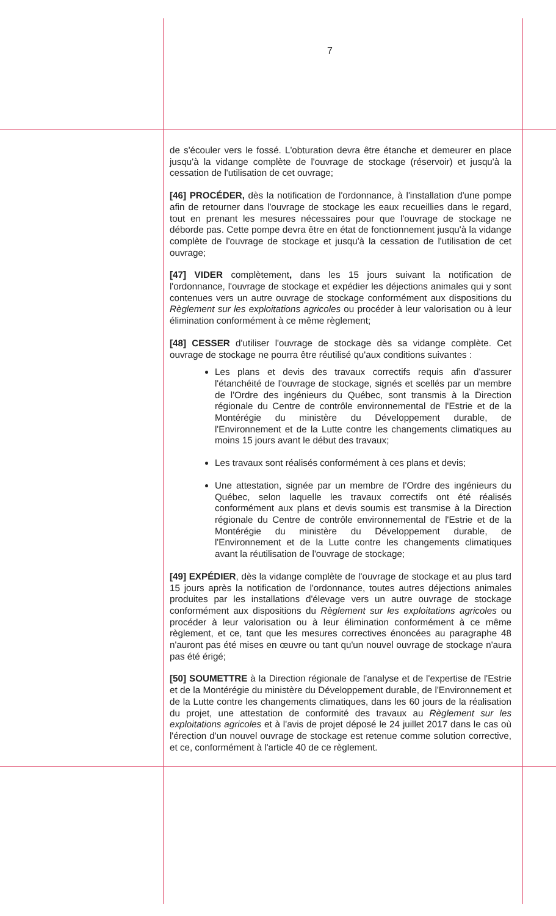7
de s'écouler vers le fossé. L'obturation devra être étanche et demeurer en place jusqu'à la vidange complète de l'ouvrage de stockage (réservoir) et jusqu'à la cessation de l'utilisation de cet ouvrage;
[46] PROCÉDER, dès la notification de l'ordonnance, à l'installation d'une pompe afin de retourner dans l'ouvrage de stockage les eaux recueillies dans le regard, tout en prenant les mesures nécessaires pour que l'ouvrage de stockage ne déborde pas. Cette pompe devra être en état de fonctionnement jusqu'à la vidange complète de l'ouvrage de stockage et jusqu'à la cessation de l'utilisation de cet ouvrage;
[47] VIDER complètement, dans les 15 jours suivant la notification de l'ordonnance, l'ouvrage de stockage et expédier les déjections animales qui y sont contenues vers un autre ouvrage de stockage conformément aux dispositions du Règlement sur les exploitations agricoles ou procéder à leur valorisation ou à leur élimination conformément à ce même règlement;
[48] CESSER d'utiliser l'ouvrage de stockage dès sa vidange complète. Cet ouvrage de stockage ne pourra être réutilisé qu'aux conditions suivantes :
Les plans et devis des travaux correctifs requis afin d'assurer l'étanchéité de l'ouvrage de stockage, signés et scellés par un membre de l'Ordre des ingénieurs du Québec, sont transmis à la Direction régionale du Centre de contrôle environnemental de l'Estrie et de la Montérégie du ministère du Développement durable, de l'Environnement et de la Lutte contre les changements climatiques au moins 15 jours avant le début des travaux;
Les travaux sont réalisés conformément à ces plans et devis;
Une attestation, signée par un membre de l'Ordre des ingénieurs du Québec, selon laquelle les travaux correctifs ont été réalisés conformément aux plans et devis soumis est transmise à la Direction régionale du Centre de contrôle environnemental de l'Estrie et de la Montérégie du ministère du Développement durable, de l'Environnement et de la Lutte contre les changements climatiques avant la réutilisation de l'ouvrage de stockage;
[49] EXPÉDIER, dès la vidange complète de l'ouvrage de stockage et au plus tard 15 jours après la notification de l'ordonnance, toutes autres déjections animales produites par les installations d'élevage vers un autre ouvrage de stockage conformément aux dispositions du Règlement sur les exploitations agricoles ou procéder à leur valorisation ou à leur élimination conformément à ce même règlement, et ce, tant que les mesures correctives énoncées au paragraphe 48 n'auront pas été mises en œuvre ou tant qu'un nouvel ouvrage de stockage n'aura pas été érigé;
[50] SOUMETTRE à la Direction régionale de l'analyse et de l'expertise de l'Estrie et de la Montérégie du ministère du Développement durable, de l'Environnement et de la Lutte contre les changements climatiques, dans les 60 jours de la réalisation du projet, une attestation de conformité des travaux au Règlement sur les exploitations agricoles et à l'avis de projet déposé le 24 juillet 2017 dans le cas où l'érection d'un nouvel ouvrage de stockage est retenue comme solution corrective, et ce, conformément à l'article 40 de ce règlement.